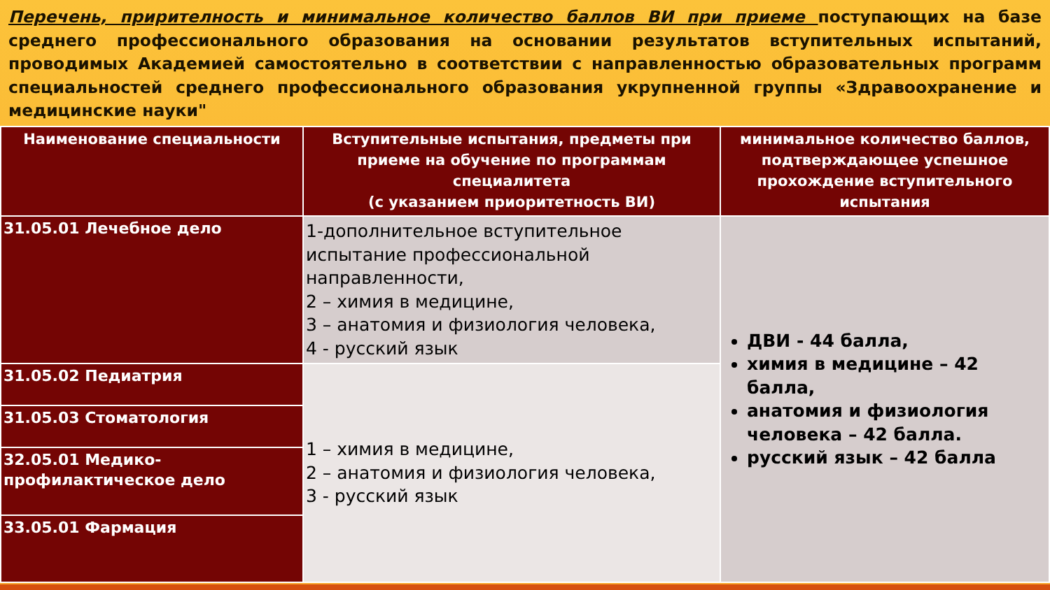Перечень, прирителность и минимальное количество баллов ВИ при приеме поступающих на базе среднего профессионального образования на основании результатов вступительных испытаний, проводимых Академией самостоятельно в соответствии с направленностью образовательных программ специальностей среднего профессионального образования укрупненной группы «Здравоохранение и медицинские науки"
| Наименование специальности | Вступительные испытания, предметы при приеме на обучение по программам специалитета (с указанием приоритетность ВИ) | минимальное количество баллов, подтверждающее успешное прохождение вступительного испытания |
| --- | --- | --- |
| 31.05.01 Лечебное дело | 1-дополнительное вступительное испытание профессиональной направленности, 2 – химия в медицине, 3 – анатомия и физиология человека, 4 - русский язык | ДВИ - 44 балла, химия в медицине – 42 балла, анатомия и физиология человека – 42 балла. русский язык – 42 балла |
| 31.05.02 Педиатрия | 1 – химия в медицине, 2 – анатомия и физиология человека, 3 - русский язык | |
| 31.05.03 Стоматология | | |
| 32.05.01 Медико-профилактическое дело | | |
| 33.05.01 Фармация | | |